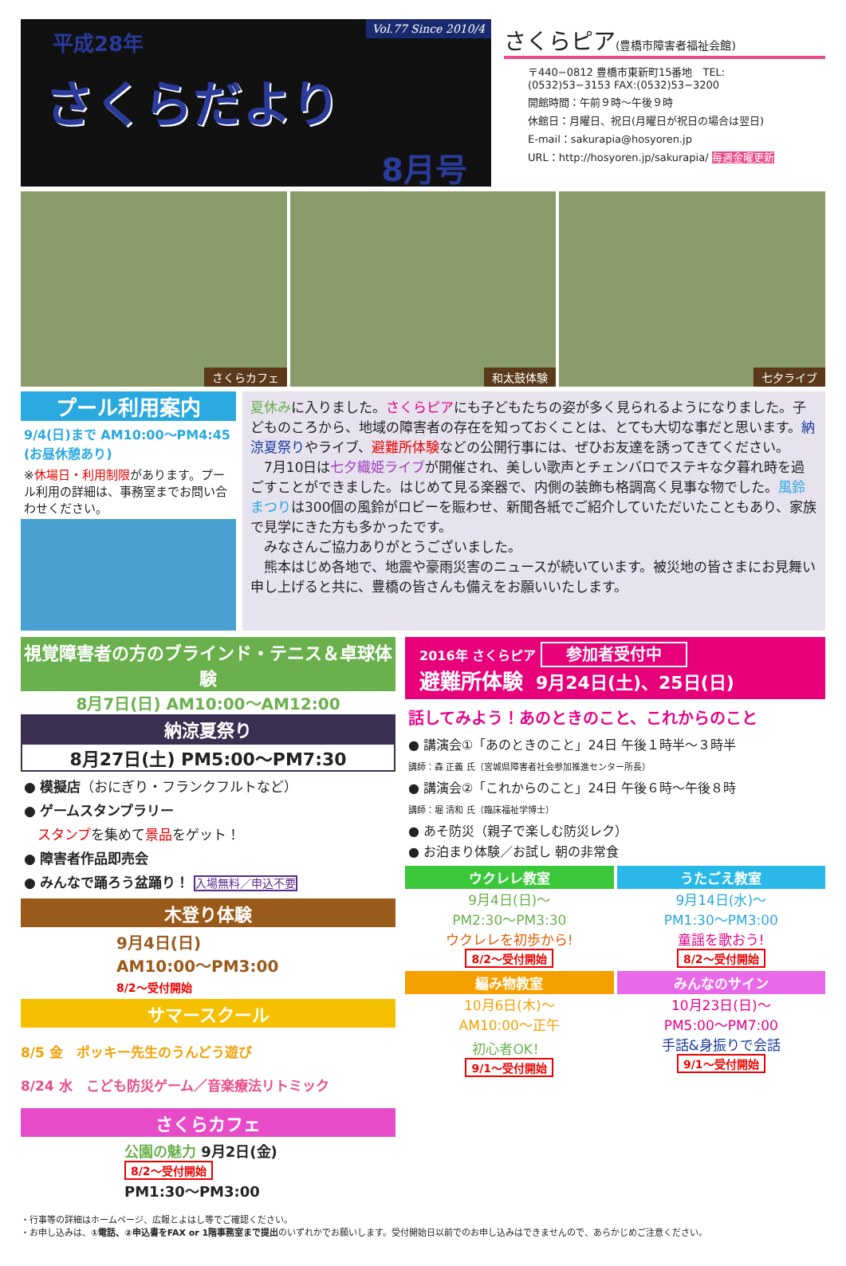Vol.77 Since 2010/4
平成28年
さくらだより
8月号
さくらピア(豊橋市障害者福祉会館)
〒440−0812 豊橋市東新町15番地　TEL:(0532)53−3153 FAX:(0532)53−3200
開館時間：午前９時〜午後９時
休館日：月曜日、祝日(月曜日が祝日の場合は翌日)
E-mail：sakurapia@hosyoren.jp
URL：http://hosyoren.jp/sakurapia/ 毎週金曜更新
さくらカフェ
和太鼓体験
七夕ライブ
プール利用案内
9/4(日)まで AM10:00〜PM4:45 (お昼休憩あり)
※休場日・利用制限があります。プール利用の詳細は、事務室までお問い合わせください。
夏休みに入りました。さくらピアにも子どもたちの姿が多く見られるようになりました。子どものころから、地域の障害者の存在を知っておくことは、とても大切な事だと思います。納涼夏祭りやライブ、避難所体験などの公開行事には、ぜひお友達を誘ってきてください。
　7月10日は七夕織姫ライブが開催され、美しい歌声とチェンバロでステキな夕暮れ時を過ごすことができました。はじめて見る楽器で、内側の装飾も格調高く見事な物でした。風鈴まつりは300個の風鈴がロビーを賑わせ、新聞各紙でご紹介していただいたこともあり、家族で見学にきた方も多かったです。
　みなさんご協力ありがとうございました。
　熊本はじめ各地で、地震や豪雨災害のニュースが続いています。被災地の皆さまにお見舞い申し上げると共に、豊橋の皆さんも備えをお願いいたします。
視覚障害者の方のブラインド・テニス＆卓球体験
8月7日(日) AM10:00〜AM12:00
納涼夏祭り
8月27日(土) PM5:00〜PM7:30
● 模擬店（おにぎり・フランクフルトなど）
● ゲームスタンプラリー
　スタンプを集めて景品をゲット！
● 障害者作品即売会
● みんなで踊ろう盆踊り！ 入場無料／申込不要
木登り体験
9月4日(日) AM10:00〜PM3:00 8/2〜受付開始
サマースクール
8/5 金　ポッキー先生のうんどう遊び
8/24 水　こども防災ゲーム／音楽療法リトミック
さくらカフェ
公園の魅力 9月2日(金)
8/2〜受付開始 PM1:30〜PM3:00
2016年 さくらピア 参加者受付中
避難所体験　9月24日(土)、25日(日)
話してみよう！あのときのこと、これからのこと
● 講演会①「あのときのこと」24日 午後１時半〜３時半
講師：森 正義 氏（宮城県障害者社会参加推進センター所長）
● 講演会②「これからのこと」24日 午後６時〜午後８時
講師：堀 清和 氏（臨床福祉学博士）
● あそ防災（親子で楽しむ防災レク）
● お泊まり体験／お試し 朝の非常食
ウクレレ教室
9月4日(日)〜
PM2:30〜PM3:30
ウクレレを初歩から!
8/2〜受付開始
うたごえ教室
9月14日(水)〜
PM1:30〜PM3:00
童謡を歌おう!
8/2〜受付開始
編み物教室
10月6日(木)〜
AM10:00〜正午
初心者OK！
9/1〜受付開始
みんなのサイン
10月23日(日)〜
PM5:00〜PM7:00
手話&身振りで会話
9/1〜受付開始
・行事等の詳細はホームページ、広報とよはし等でご確認ください。
・お申し込みは、①電話、②申込書をFAX or 1階事務室まで提出のいずれかでお願いします。受付開始日以前でのお申し込みはできませんので、あらかじめご注意ください。